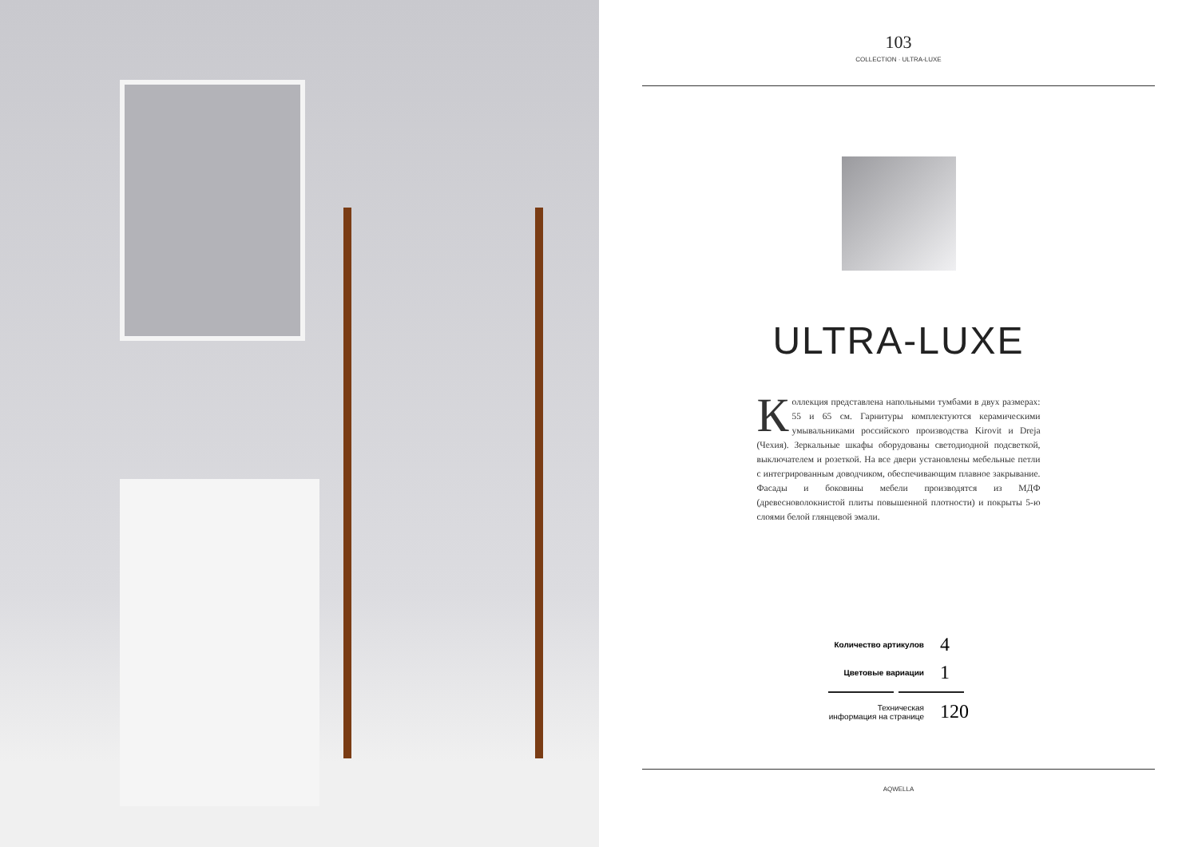103
COLLECTION · ULTRA-LUXE
ULTRA-LUXE
Коллекция представлена напольными тумбами в двух размерах: 55 и 65 см. Гарнитуры комплектуются керамическими умывальниками российского производства Kirovit и Dreja (Чехия). Зеркальные шкафы оборудованы светодиодной подсветкой, выключателем и розеткой. На все двери установлены мебельные петли с интегрированным доводчиком, обеспечивающим плавное закрывание. Фасады и боковины мебели производятся из МДФ (древесноволокнистой плиты повышенной плотности) и покрыты 5-ю слоями белой глянцевой эмали.
Количество артикулов 4
Цветовые вариации 1
Техническая информация на странице 120
AQWELLA